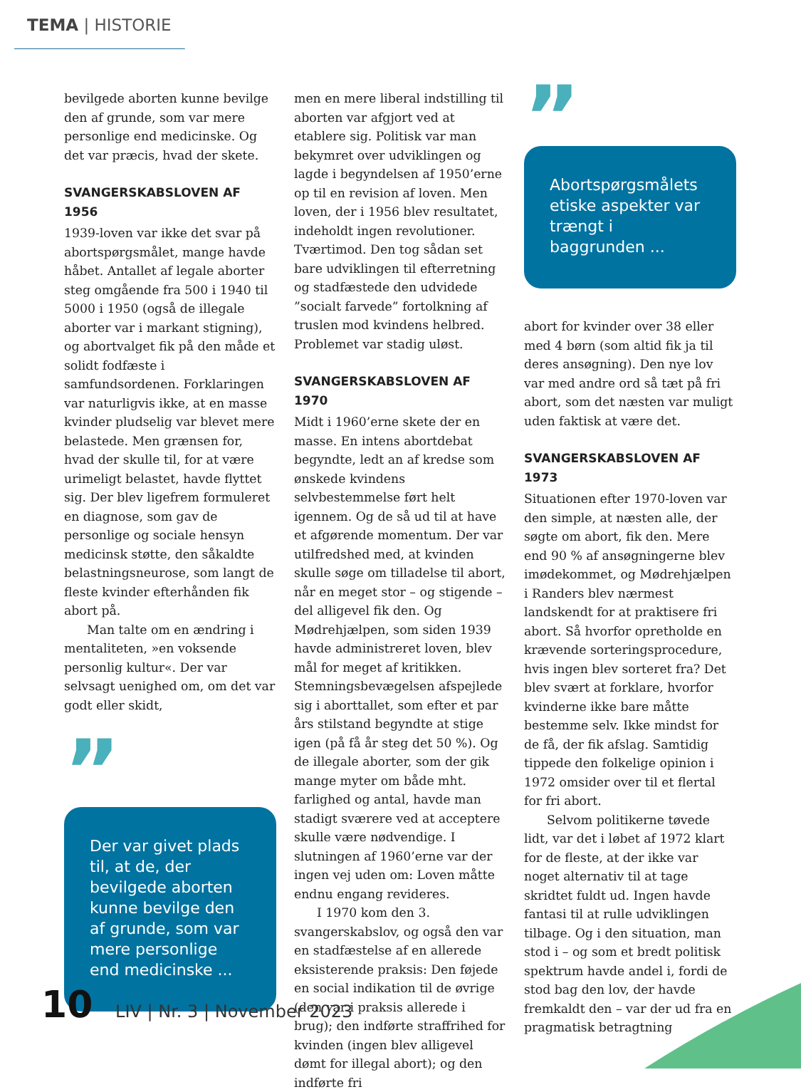TEMA | HISTORIE
bevilgede aborten kunne bevilge den af grunde, som var mere personlige end medicinske. Og det var præcis, hvad der skete.
SVANGERSKABSLOVEN AF 1956
1939-loven var ikke det svar på abortspørgsmålet, mange havde håbet. Antallet af legale aborter steg omgående fra 500 i 1940 til 5000 i 1950 (også de illegale aborter var i markant stigning), og abortvalget fik på den måde et solidt fodfæste i samfundsordenen. Forklaringen var naturligvis ikke, at en masse kvinder pludselig var blevet mere belastede. Men grænsen for, hvad der skulle til, for at være urimeligt belastet, havde flyttet sig. Der blev ligefrem formuleret en diagnose, som gav de personlige og sociale hensyn medicinsk støtte, den såkaldte belastningsneurose, som langt de fleste kvinder efterhånden fik abort på.
Man talte om en ændring i mentaliteten, »en voksende personlig kultur«. Der var selvsagt uenighed om, om det var godt eller skidt,
”
Der var givet plads til, at de, der bevilgede aborten kunne bevilge den af grunde, som var mere personlige end medicinske ...
men en mere liberal indstilling til aborten var afgjort ved at etablere sig. Politisk var man bekymret over udviklingen og lagde i begyndelsen af 1950’erne op til en revision af loven. Men loven, der i 1956 blev resultatet, indeholdt ingen revolutioner. Tværtimod. Den tog sådan set bare udviklingen til efterretning og stadfæstede den udvidede ”socialt farvede” fortolkning af truslen mod kvindens helbred. Problemet var stadig uløst.
SVANGERSKABSLOVEN AF 1970
Midt i 1960’erne skete der en masse. En intens abortdebat begyndte, ledt an af kredse som ønskede kvindens selvbestemmelse ført helt igennem. Og de så ud til at have et afgørende momentum. Der var utilfredshed med, at kvinden skulle søge om tilladelse til abort, når en meget stor – og stigende – del alligevel fik den. Og Mødrehjælpen, som siden 1939 havde administreret loven, blev mål for meget af kritikken. Stemningsbevægelsen afspejlede sig i aborttallet, som efter et par års stilstand begyndte at stige igen (på få år steg det 50 %). Og de illegale aborter, som der gik mange myter om både mht. farlighed og antal, havde man stadigt sværere ved at acceptere skulle være nødvendige. I slutningen af 1960’erne var der ingen vej uden om: Loven måtte endnu engang revideres.
I 1970 kom den 3. svangerskabslov, og også den var en stadfæstelse af en allerede eksisterende praksis: Den føjede en social indikation til de øvrige (den var i praksis allerede i brug); den indførte straffrihed for kvinden (ingen blev alligevel dømt for illegal abort); og den indførte fri
”
Abortspørgsmålets etiske aspekter var trængt i baggrunden ...
abort for kvinder over 38 eller med 4 børn (som altid fik ja til deres ansøgning). Den nye lov var med andre ord så tæt på fri abort, som det næsten var muligt uden faktisk at være det.
SVANGERSKABSLOVEN AF 1973
Situationen efter 1970-loven var den simple, at næsten alle, der søgte om abort, fik den. Mere end 90 % af ansøgningerne blev imødekommet, og Mødrehjælpen i Randers blev nærmest landskendt for at praktisere fri abort. Så hvorfor opretholde en krævende sorteringsprocedure, hvis ingen blev sorteret fra? Det blev svært at forklare, hvorfor kvinderne ikke bare måtte bestemme selv. Ikke mindst for de få, der fik afslag. Samtidig tippede den folkelige opinion i 1972 omsider over til et flertal for fri abort.
Selvom politikerne tøvede lidt, var det i løbet af 1972 klart for de fleste, at der ikke var noget alternativ til at tage skridtet fuldt ud. Ingen havde fantasi til at rulle udviklingen tilbage. Og i den situation, man stod i – og som et bredt politisk spektrum havde andel i, fordi de stod bag den lov, der havde fremkaldt den – var der ud fra en pragmatisk betragtning
10 LIV | Nr. 3 | November 2023